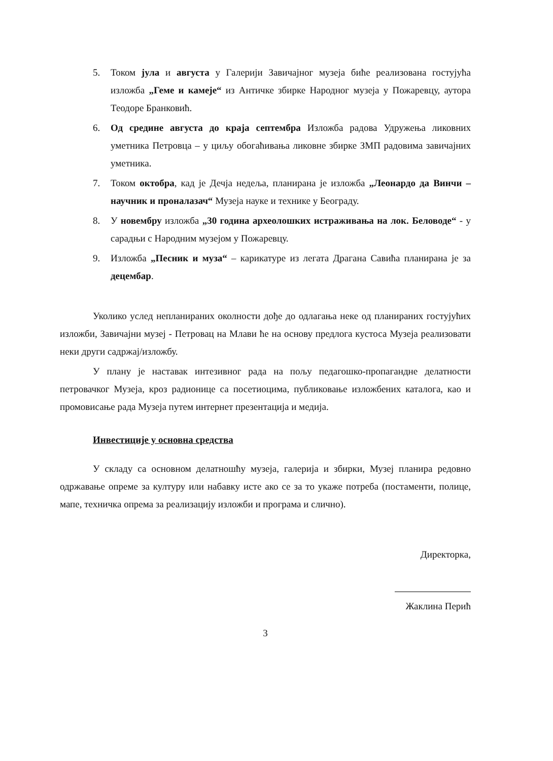5. Током јула и августа у Галерији Завичајног музеја биће реализована гостујућа изложба „Геме и камеје“ из Античке збирке Народног музеја у Пожаревцу, аутора Теодоре Бранковић.
6. Од средине августа до краја септембра Изложба радова Удружења ликовних уметника Петровца – у циљу обогаћивања ликовне збирке ЗМП радовима завичајних уметника.
7. Током октобра, кад је Дечја недеља, планирана је изложба „Леонардо да Винчи – научник и проналазач“ Музеја науке и технике у Београду.
8. У новембру изложба „30 година археолошких истраживања на лок. Беловоде“ - у сарадњи с Народним музејом у Пожаревцу.
9. Изложба „Песник и муза“ – карикатуре из легата Драгана Савића планирана је за децембар.
Уколико услед непланираних околности дође до одлагања неке од планираних гостујућих изложби, Завичајни музеј - Петровац на Млави ће на основу предлога кустоса Музеја реализовати неки други садржај/изложбу.
У плану је наставак интезивног рада на пољу педагошко-пропагандне делатности петровачког Музеја, кроз радионице са посетиоцима, публиковање изложбених каталога, као и промовисање рада Музеја путем интернет презентација и медија.
Инвестиције у основна средства
У складу са основном делатношћу музеја, галерија и збирки, Музеј планира редовно одржавање опреме за културу или набавку исте ако се за то укаже потреба (постаменти, полице, мапе, техничка опрема за реализацију изложби и програма и слично).
Директорка,
Жаклина Перић
3